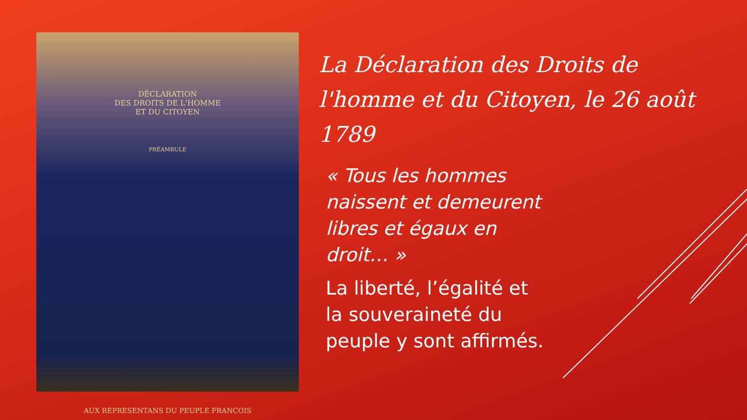DÉCLARATION
DES DROITS DE L'HOMME
ET DU CITOYEN
PRÉAMBULE
AUX REPRESENTANS DU PEUPLE FRANCOIS
La Déclaration des Droits de l'homme et du Citoyen, le 26 août 1789
« Tous les hommes naissent et demeurent libres et égaux en droit… »
La liberté, l’égalité et la souveraineté du peuple y sont affirmés.